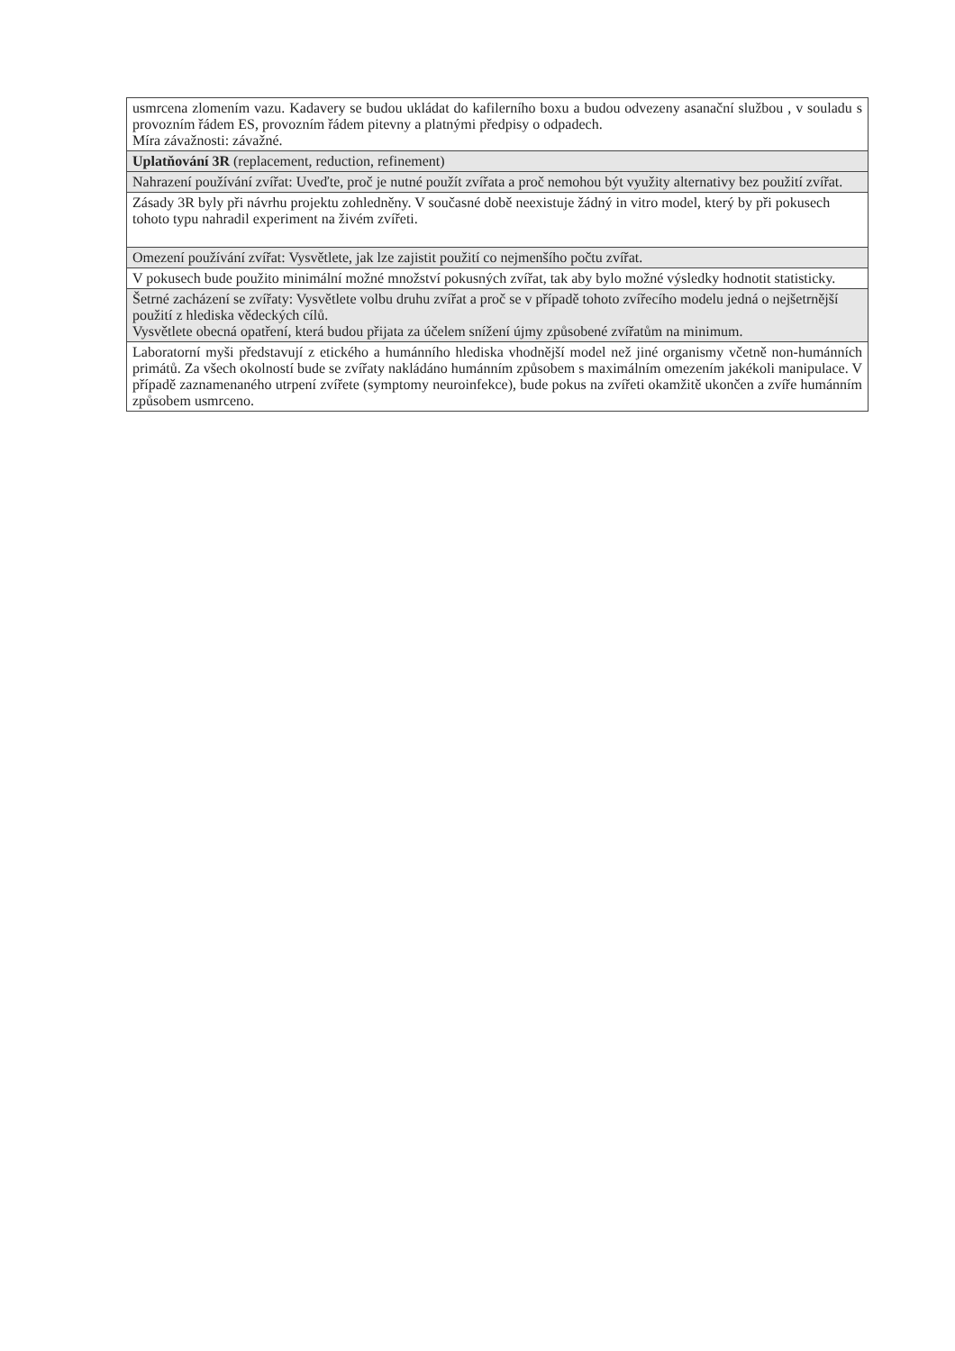| usmrcena zlomením vazu. Kadavery se budou ukládat do kafilerního boxu a budou odvezeny asanační službou , v souladu s provozním řádem ES, provozním řádem pitevny a platnými předpisy o odpadech. Míra závažnosti: závažné. |
| Uplatňování 3R (replacement, reduction, refinement) |
| Nahrazení používání zvířat: Uveďte, proč je nutné použít zvířata a proč nemohou být využity alternativy bez použití zvířat. |
| Zásady 3R byly při návrhu projektu zohledněny. V současné době neexistuje žádný in vitro model, který by při pokusech tohoto typu nahradil experiment na živém zvířeti. |
| Omezení používání zvířat: Vysvětlete, jak lze zajistit použití co nejmenšího počtu zvířat. |
| V pokusech bude použito minimální možné množství pokusných zvířat, tak aby bylo možné výsledky hodnotit statisticky. |
| Šetrné zacházení se zvířaty: Vysvětlete volbu druhu zvířat a proč se v případě tohoto zvířecího modelu jedná o nejšetrnější použití z hlediska vědeckých cílů. Vysvětlete obecná opatření, která budou přijata za účelem snížení újmy způsobené zvířatům na minimum. |
| Laboratorní myši představují z etického a humánního hlediska vhodnější model než jiné organismy včetně non-humánních primátů. Za všech okolností bude se zvířaty nakládáno humánním způsobem s maximálním omezením jakékoli manipulace. V případě zaznamenaného utrpení zvířete (symptomy neuroinfekce), bude pokus na zvířeti okamžitě ukončen a zvíře humánním způsobem usmrceno. |